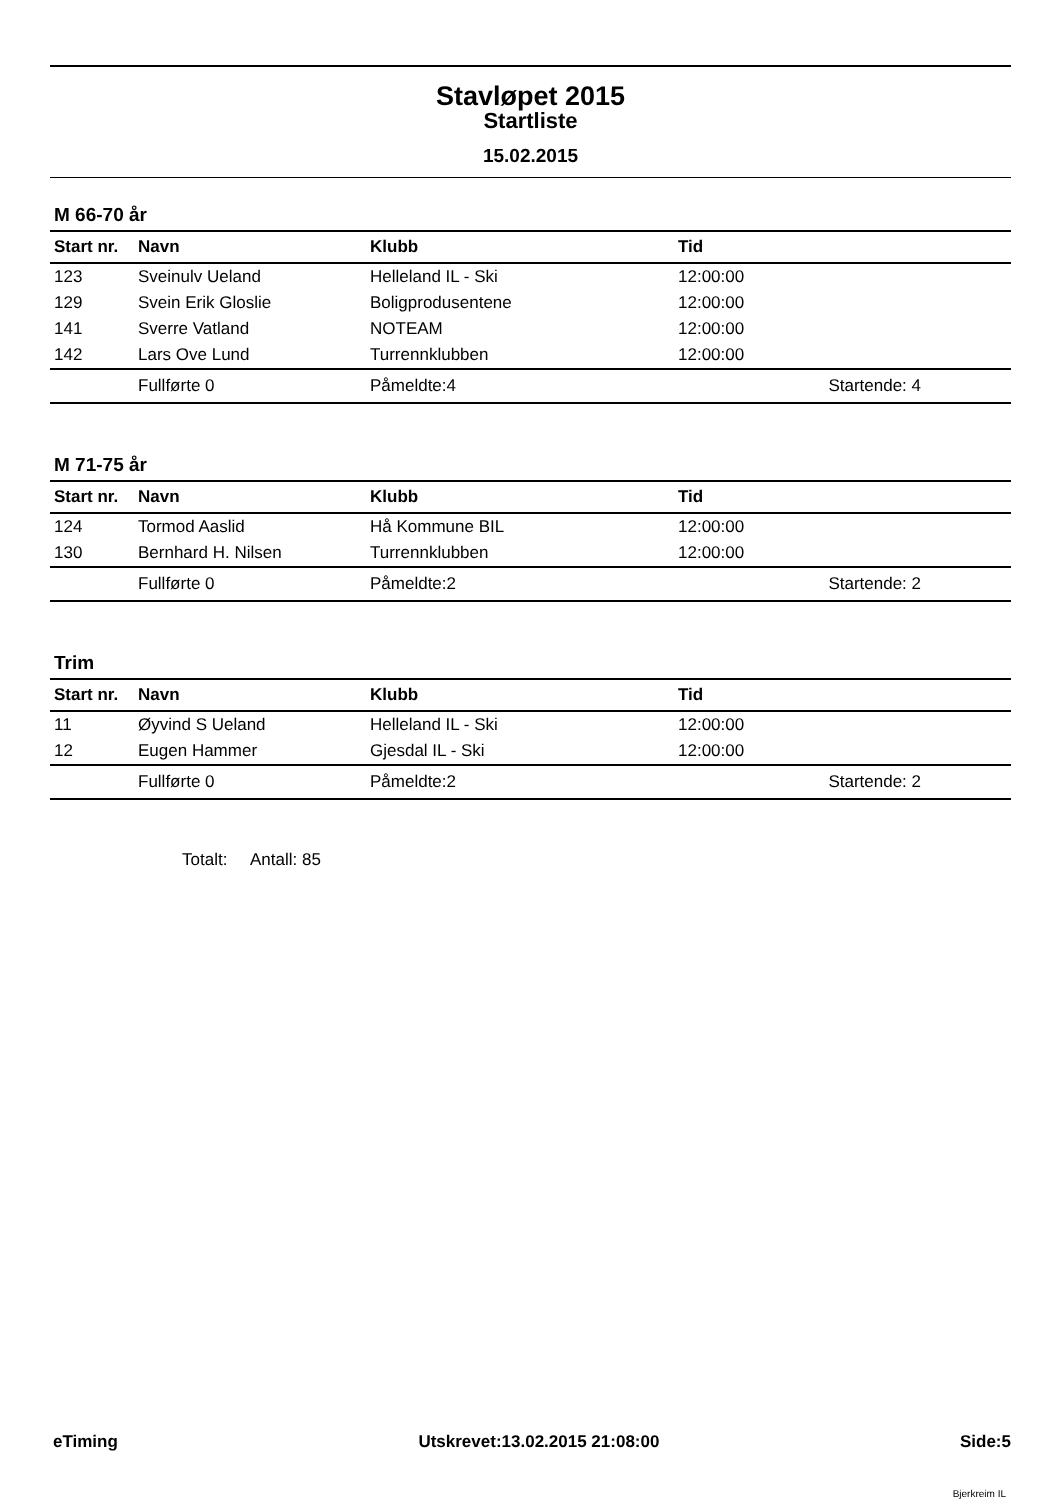Stavløpet 2015
Startliste
15.02.2015
M 66-70 år
| Start nr. | Navn | Klubb | Tid |
| --- | --- | --- | --- |
| 123 | Sveinulv Ueland | Helleland IL - Ski | 12:00:00 |
| 129 | Svein Erik Gloslie | Boligprodusentene | 12:00:00 |
| 141 | Sverre Vatland | NOTEAM | 12:00:00 |
| 142 | Lars Ove Lund | Turrennklubben | 12:00:00 |
| | Fullførte 0 | Påmeldte:4 | Startende: 4 |
M 71-75 år
| Start nr. | Navn | Klubb | Tid |
| --- | --- | --- | --- |
| 124 | Tormod Aaslid | Hå Kommune BIL | 12:00:00 |
| 130 | Bernhard H. Nilsen | Turrennklubben | 12:00:00 |
| | Fullførte 0 | Påmeldte:2 | Startende: 2 |
Trim
| Start nr. | Navn | Klubb | Tid |
| --- | --- | --- | --- |
| 11 | Øyvind S Ueland | Helleland IL - Ski | 12:00:00 |
| 12 | Eugen Hammer | Gjesdal IL - Ski | 12:00:00 |
| | Fullførte 0 | Påmeldte:2 | Startende: 2 |
Totalt: Antall: 85
eTiming Utskrevet:13.02.2015 21:08:00 Side:5
Bjerkreim IL